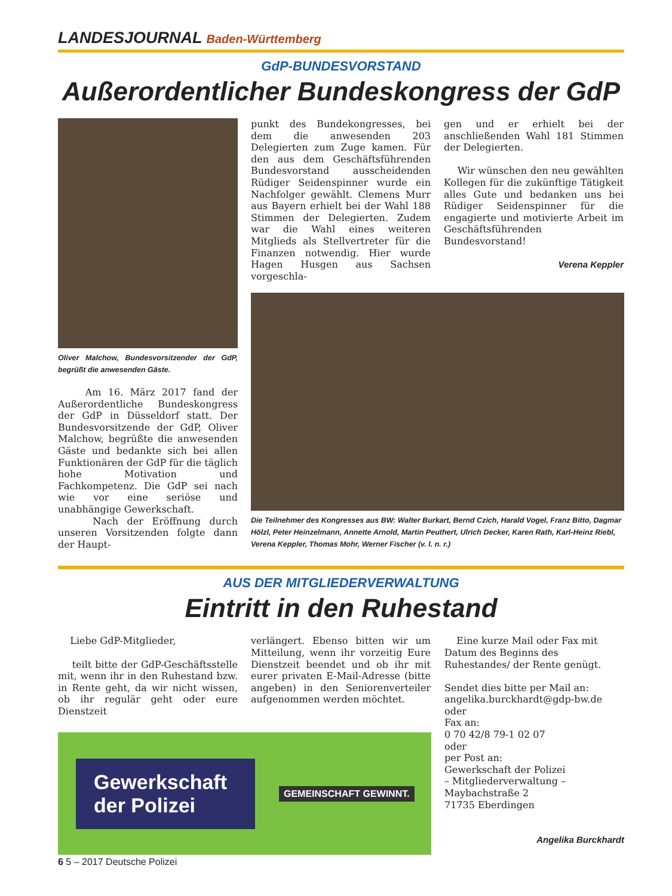LANDESJOURNAL Baden-Württemberg
GdP-BUNDESVORSTAND
Außerordentlicher Bundeskongress der GdP
Oliver Malchow, Bundesvorsitzender der GdP, begrüßt die anwesenden Gäste.
Am 16. März 2017 fand der Außerordentliche Bundeskongress der GdP in Düsseldorf statt. Der Bundesvorsitzende der GdP, Oliver Malchow, begrüßte die anwesenden Gäste und bedankte sich bei allen Funktionären der GdP für die täglich hohe Motivation und Fachkompetenz. Die GdP sei nach wie vor eine seriöse und unabhängige Gewerkschaft.
Nach der Eröffnung durch unseren Vorsitzenden folgte dann der Haupt-
punkt des Bundekongresses, bei dem die anwesenden 203 Delegierten zum Zuge kamen. Für den aus dem Geschäftsführenden Bundesvorstand ausscheidenden Rüdiger Seidenspinner wurde ein Nachfolger gewählt. Clemens Murr aus Bayern erhielt bei der Wahl 188 Stimmen der Delegierten. Zudem war die Wahl eines weiteren Mitglieds als Stellvertreter für die Finanzen notwendig. Hier wurde Hagen Husgen aus Sachsen vorgeschla-
gen und er erhielt bei der anschließenden Wahl 181 Stimmen der Delegierten.
Wir wünschen den neu gewählten Kollegen für die zukünftige Tätigkeit alles Gute und bedanken uns bei Rüdiger Seidenspinner für die engagierte und motivierte Arbeit im Geschäftsführenden Bundesvorstand!
Verena Keppler
Die Teilnehmer des Kongresses aus BW: Walter Burkart, Bernd Czich, Harald Vogel, Franz Bitto, Dagmar Hölzl, Peter Heinzelmann, Annette Arnold, Martin Peuthert, Ulrich Decker, Karen Rath, Karl-Heinz Riebl, Verena Keppler, Thomas Mohr, Werner Fischer (v. l. n. r.)
AUS DER MITGLIEDERVERWALTUNG
Eintritt in den Ruhestand
Liebe GdP-Mitglieder,
teilt bitte der GdP-Geschäftsstelle mit, wenn ihr in den Ruhestand bzw. in Rente geht, da wir nicht wissen, ob ihr regulär geht oder eure Dienstzeit
verlängert. Ebenso bitten wir um Mitteilung, wenn ihr vorzeitig Eure Dienstzeit beendet und ob ihr mit eurer privaten E-Mail-Adresse (bitte angeben) in den Seniorenverteiler aufgenommen werden möchtet.
Gewerkschaft der Polizei
GEMEINSCHAFT GEWINNT.
Eine kurze Mail oder Fax mit Datum des Beginns des Ruhestandes/ der Rente genügt.
Sendet dies bitte per Mail an:
angelika.burckhardt@gdp-bw.de
oder
Fax an:
0 70 42/8 79-1 02 07
oder
per Post an:
Gewerkschaft der Polizei
– Mitgliederverwaltung –
Maybachstraße 2
71735 Eberdingen
Angelika Burckhardt
6 5 – 2017 Deutsche Polizei